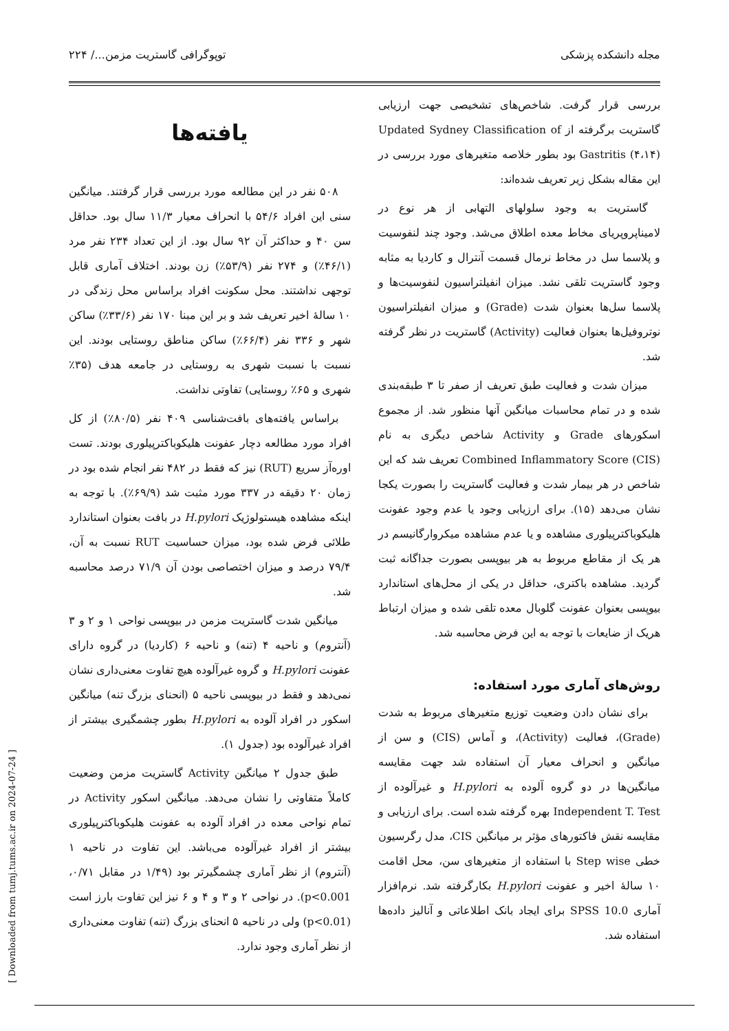مجله دانشکده پزشکی توپوگرافی گاستریت مزمن.../ ۲۲۴
بررسی قرار گرفت. شاخص‌های تشخیصی جهت ارزیابی گاستریت برگرفته از Updated Sydney Classification of Gastritis (۴،۱۴) بود بطور خلاصه متغیرهای مورد بررسی در این مقاله بشکل زیر تعریف شده‌اند:
گاستریت به وجود سلولهای التهابی از هر نوع در لامیناپروپریای مخاط معده اطلاق می‌شد. وجود چند لنفوسیت و پلاسما سل در مخاط نرمال قسمت آنترال و کاردیا به مثابه وجود گاستریت تلقی نشد. میزان انفیلتراسیون لنفوسیت‌ها و پلاسما سل‌ها بعنوان شدت (Grade) و میزان انفیلتراسیون نوتروفیل‌ها بعنوان فعالیت (Activity) گاستریت در نظر گرفته شد.
میزان شدت و فعالیت طبق تعریف از صفر تا ۳ طبقه‌بندی شده و در تمام محاسبات میانگین آنها منظور شد. از مجموع اسکورهای Grade و Activity شاخص دیگری به نام Combined Inflammatory Score (CIS) تعریف شد که این شاخص در هر بیمار شدت و فعالیت گاستریت را بصورت یکجا نشان می‌دهد (۱۵). برای ارزیابی وجود یا عدم وجود عفونت هلیکوباکترپیلوری مشاهده و یا عدم مشاهده میکروارگانیسم در هر یک از مقاطع مربوط به هر بیوپسی بصورت جداگانه ثبت گردید. مشاهده باکتری، حداقل در یکی از محل‌های استاندارد بیوپسی بعنوان عفونت گلوبال معده تلقی شده و میزان ارتباط هریک از ضایعات با توجه به این فرض محاسبه شد.
روش‌های آماری مورد استفاده:
برای نشان دادن وضعیت توزیع متغیرهای مربوط به شدت (Grade)، فعالیت (Activity)، و آماس (CIS) و سن از میانگین و انحراف معیار آن استفاده شد جهت مقایسه میانگین‌ها در دو گروه آلوده به H.pylori و غیرآلوده از Independent T. Test بهره گرفته شده است. برای ارزیابی و مقایسه نقش فاکتورهای مؤثر بر میانگین CIS، مدل رگرسیون خطی Step wise با استفاده از متغیرهای سن، محل اقامت ۱۰ سالهٔ اخیر و عفونت H.pylori بکارگرفته شد. نرم‌افزار آماری SPSS 10.0 برای ایجاد بانک اطلاعاتی و آنالیز داده‌ها استفاده شد.
یافته‌ها
۵۰۸ نفر در این مطالعه مورد بررسی قرار گرفتند. میانگین سنی این افراد ۵۴/۶ با انحراف معیار ۱۱/۳ سال بود. حداقل سن ۴۰ و حداکثر آن ۹۲ سال بود. از این تعداد ۲۳۴ نفر مرد (۴۶/۱٪) و ۲۷۴ نفر (۵۳/۹٪) زن بودند. اختلاف آماری قابل توجهی نداشتند. محل سکونت افراد براساس محل زندگی در ۱۰ سالهٔ اخیر تعریف شد و بر این مبنا ۱۷۰ نفر (۳۳/۶٪) ساکن شهر و ۳۳۶ نفر (۶۶/۴٪) ساکن مناطق روستایی بودند. این نسبت با نسبت شهری به روستایی در جامعه هدف (۳۵٪ شهری و ۶۵٪ روستایی) تفاوتی نداشت.
براساس یافته‌های بافت‌شناسی ۴۰۹ نفر (۸۰/۵٪) از کل افراد مورد مطالعه دچار عفونت هلیکوباکترپیلوری بودند. تست اوره‌آز سریع (RUT) نیز که فقط در ۴۸۲ نفر انجام شده بود در زمان ۲۰ دقیقه در ۳۳۷ مورد مثبت شد (۶۹/۹٪). با توجه به اینکه مشاهده هیستولوژیک H.pylori در بافت بعنوان استاندارد طلائی فرض شده بود، میزان حساسیت RUT نسبت به آن، ۷۹/۴ درصد و میزان اختصاصی بودن آن ۷۱/۹ درصد محاسبه شد.
میانگین شدت گاستریت مزمن در بیوپسی نواحی ۱ و ۲ و ۳ (آنتروم) و ناحیه ۴ (تنه) و ناحیه ۶ (کاردیا) در گروه دارای عفونت H.pylori و گروه غیرآلوده هیچ تفاوت معنی‌داری نشان نمی‌دهد و فقط در بیوپسی ناحیه ۵ (انحنای بزرگ تنه) میانگین اسکور در افراد آلوده به H.pylori بطور چشمگیری بیشتر از افراد غیرآلوده بود (جدول ۱).
طبق جدول ۲ میانگین Activity گاستریت مزمن وضعیت کاملاً متفاوتی را نشان می‌دهد. میانگین اسکور Activity در تمام نواحی معده در افراد آلوده به عفونت هلیکوباکترپیلوری بیشتر از افراد غیرآلوده می‌باشد. این تفاوت در ناحیه ۱ (آنتروم) از نظر آماری چشمگیرتر بود (۱/۴۹ در مقابل ۰/۷۱، p<0.001). در نواحی ۲ و ۳ و ۴ و ۶ نیز این تفاوت بارز است (p<0.01) ولی در ناحیه ۵ انحنای بزرگ (تنه) تفاوت معنی‌داری از نظر آماری وجود ندارد.
[ Downloaded from tumj.tums.ac.ir on 2024-07-24 ]